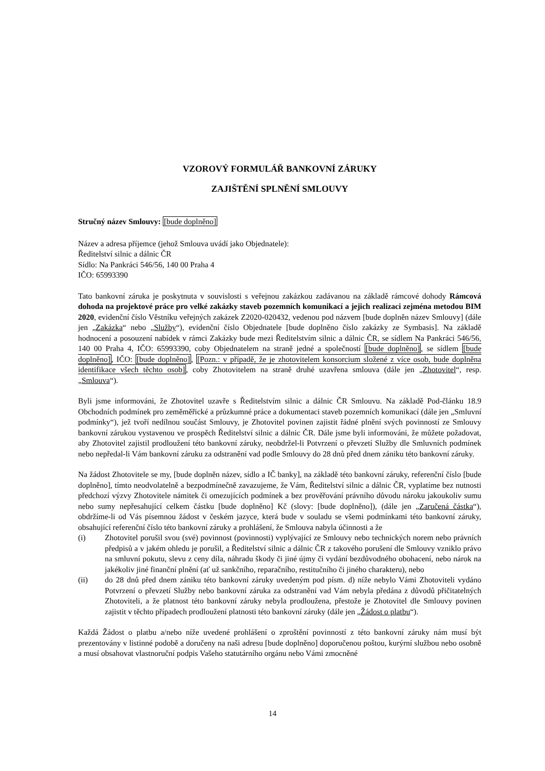VZOROVÝ FORMULÁŘ BANKOVNÍ ZÁRUKY
ZAJIŠTĚNÍ SPLNĚNÍ SMLOUVY
Stručný název Smlouvy: [bude doplněno]
Název a adresa příjemce (jehož Smlouva uvádí jako Objednatele):
Ředitelství silnic a dálnic ČR
Sídlo: Na Pankráci 546/56, 140 00 Praha 4
IČO: 65993390
Tato bankovní záruka je poskytnuta v souvislosti s veřejnou zakázkou zadávanou na základě rámcové dohody Rámcová dohoda na projektové práce pro velké zakázky staveb pozemních komunikací a jejich realizaci zejména metodou BIM 2020, evidenční číslo Věstníku veřejných zakázek Z2020-020432, vedenou pod názvem [bude doplněn název Smlouvy] (dále jen „Zakázka“ nebo „Služby“), evidenční číslo Objednatele [bude doplněno číslo zakázky ze Symbasis]. Na základě hodnocení a posouzení nabídek v rámci Zakázky bude mezi Ředitelstvím silnic a dálnic ČR, se sídlem Na Pankráci 546/56, 140 00 Praha 4, IČO: 65993390, coby Objednatelem na straně jedné a společností [bude doplněno], se sídlem [bude doplněno], IČO: [bude doplněno], [Pozn.: v případě, že je zhotovitelem konsorcium složené z více osob, bude doplněna identifikace všech těchto osob], coby Zhotovitelem na straně druhé uzavřena smlouva (dále jen „Zhotovitel“, resp. „Smlouva“).
Byli jsme informováni, že Zhotovitel uzavře s Ředitelstvím silnic a dálnic ČR Smlouvu. Na základě Pod-článku 18.9 Obchodních podmínek pro zeměměřické a průzkumné práce a dokumentaci staveb pozemních komunikací (dále jen „Smluvní podmínky“), jež tvoří nedílnou součást Smlouvy, je Zhotovitel povinen zajistit řádné plnění svých povinností ze Smlouvy bankovní zárukou vystavenou ve prospěch Ředitelství silnic a dálnic ČR. Dále jsme byli informováni, že můžete požadovat, aby Zhotovitel zajistil prodloužení této bankovní záruky, neobdržel-li Potvrzení o převzetí Služby dle Smluvních podmínek nebo nepředal-li Vám bankovní záruku za odstranění vad podle Smlouvy do 28 dnů před dnem zániku této bankovní záruky.
Na žádost Zhotovitele se my, [bude doplněn název, sídlo a IČ banky], na základě této bankovní záruky, referenční číslo [bude doplněno], tímto neodvolatelně a bezpodmínečně zavazujeme, že Vám, Ředitelství silnic a dálnic ČR, vyplatíme bez nutnosti předchozí výzvy Zhotovitele námitek či omezujících podmínek a bez prověřování právního důvodu nároku jakoukoliv sumu nebo sumy nepřesahující celkem částku [bude doplněno] Kč (slovy: [bude doplněno]), (dále jen „Zaručená částka“), obdržíme-li od Vás písemnou žádost v českém jazyce, která bude v souladu se všemi podmínkami této bankovní záruky, obsahující referenční číslo této bankovní záruky a prohlášení, že Smlouva nabyla účinnosti a že
(i) Zhotovitel porušil svou (své) povinnost (povinnosti) vyplývající ze Smlouvy nebo technických norem nebo právních předpisů a v jakém ohledu je porušil, a Ředitelství silnic a dálnic ČR z takového porušení dle Smlouvy vzniklo právo na smluvní pokutu, slevu z ceny díla, náhradu škody či jiné újmy či vydání bezdůvodného obohacení, nebo nárok na jakékoliv jiné finanční plnění (ať už sankčního, reparačního, restitučního či jiného charakteru), nebo
(ii) do 28 dnů před dnem zániku této bankovní záruky uvedeným pod písm. d) níže nebylo Vámi Zhotoviteli vydáno Potvrzení o převzetí Služby nebo bankovní záruka za odstranění vad Vám nebyla předána z důvodů přičitatelných Zhotoviteli, a že platnost této bankovní záruky nebyla prodloužena, přestože je Zhotovitel dle Smlouvy povinen zajistit v těchto případech prodloužení platnosti této bankovní záruky (dále jen „Žádost o platbu“).
Každá Žádost o platbu a/nebo níže uvedené prohlášení o zproštění povinností z této bankovní záruky nám musí být prezentovány v listinné podobě a doručeny na naši adresu [bude doplněno] doporučenou poštou, kurýrní službou nebo osobně a musí obsahovat vlastnoruční podpis Vašeho statutárního orgánu nebo Vámi zmocněné
14